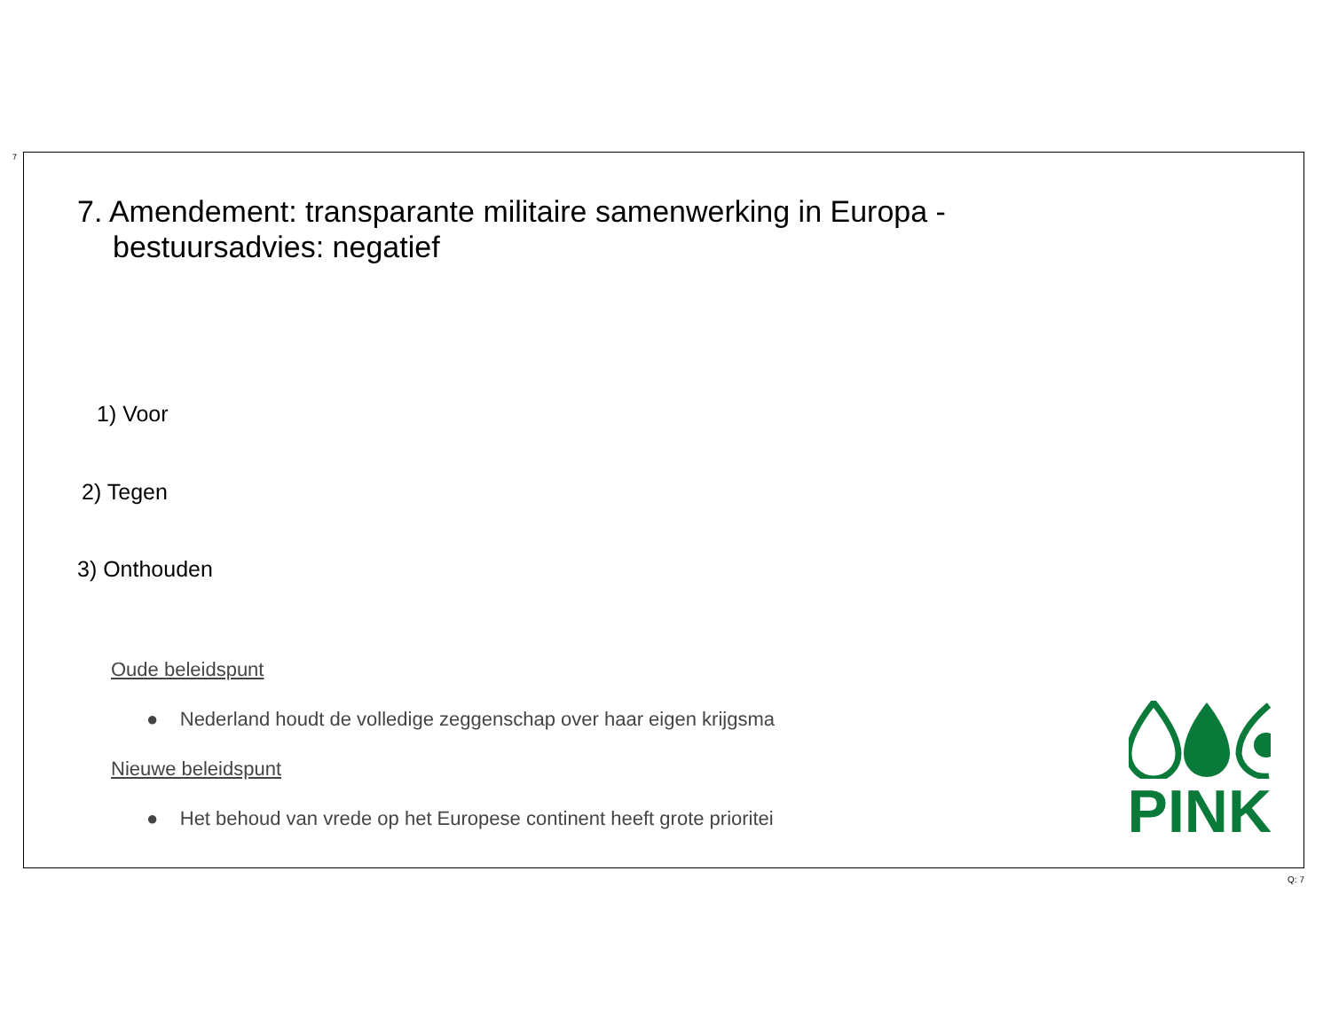7
7. Amendement: transparante militaire samenwerking in Europa - bestuursadvies: negatief
1) Voor
2) Tegen
3) Onthouden
Oude beleidspunt
● Nederland houdt de volledige zeggenschap over haar eigen krijgsma
Nieuwe beleidspunt
● Het behoud van vrede op het Europese continent heeft grote prioritei
PINK
Q: 7